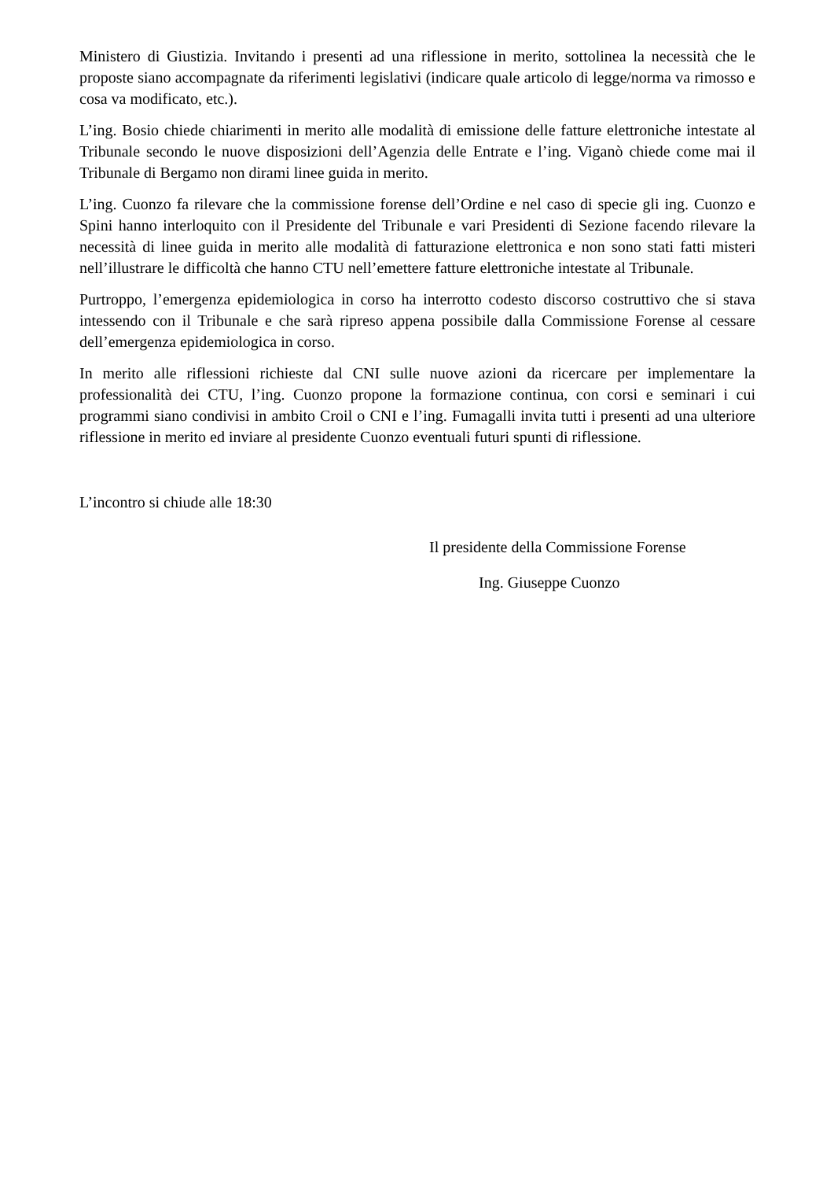Ministero di Giustizia. Invitando i presenti ad una riflessione in merito, sottolinea la necessità che le proposte siano accompagnate da riferimenti legislativi (indicare quale articolo di legge/norma va rimosso e cosa va modificato, etc.).
L’ing. Bosio chiede chiarimenti in merito alle modalità di emissione delle fatture elettroniche intestate al Tribunale secondo le nuove disposizioni dell’Agenzia delle Entrate e l’ing. Viganò chiede come mai il Tribunale di Bergamo non dirami linee guida in merito.
L’ing. Cuonzo fa rilevare che la commissione forense dell’Ordine e nel caso di specie gli ing. Cuonzo e Spini hanno interloquito con il Presidente del Tribunale e vari Presidenti di Sezione facendo rilevare la necessità di linee guida in merito alle modalità di fatturazione elettronica e non sono stati fatti misteri nell’illustrare le difficoltà che hanno CTU nell’emettere fatture elettroniche intestate al Tribunale.
Purtroppo, l’emergenza epidemiologica in corso ha interrotto codesto discorso costruttivo che si stava intessendo con il Tribunale e che sarà ripreso appena possibile dalla Commissione Forense al cessare dell’emergenza epidemiologica in corso.
In merito alle riflessioni richieste dal CNI sulle nuove azioni da ricercare per implementare la professionalità dei CTU, l’ing. Cuonzo propone la formazione continua, con corsi e seminari i cui programmi siano condivisi in ambito Croil o CNI e l’ing. Fumagalli invita tutti i presenti ad una ulteriore riflessione in merito ed inviare al presidente Cuonzo eventuali futuri spunti di riflessione.
L’incontro si chiude alle 18:30
Il presidente della Commissione Forense
Ing. Giuseppe Cuonzo